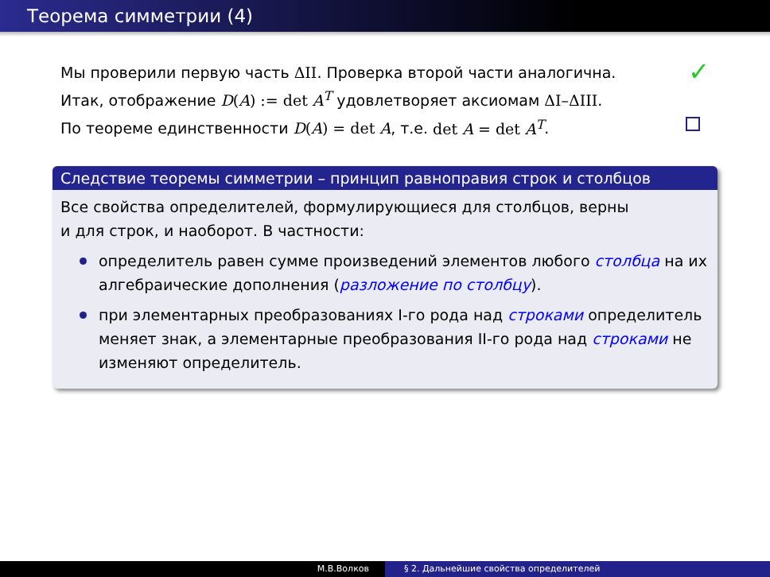Теорема симметрии (4)
Мы проверили первую часть ΔII. Проверка второй части аналогична.
✓
Итак, отображение D(A) := det A<sup>T</sup> удовлетворяет аксиомам ΔI–ΔIII.
По теореме единственности D(A) = det A, т.е. det A = det A<sup>T</sup>.
Следствие теоремы симметрии – принцип равноправия строк и столбцов
Все свойства определителей, формулирующиеся для столбцов, верны
и для строк, и наоборот. В частности:
определитель равен сумме произведений элементов любого столбца на их алгебраические дополнения (разложение по столбцу).
при элементарных преобразованиях I-го рода над строками определитель меняет знак, а элементарные преобразования II-го рода над строками не изменяют определитель.
М.В.Волков § 2. Дальнейшие свойства определителей